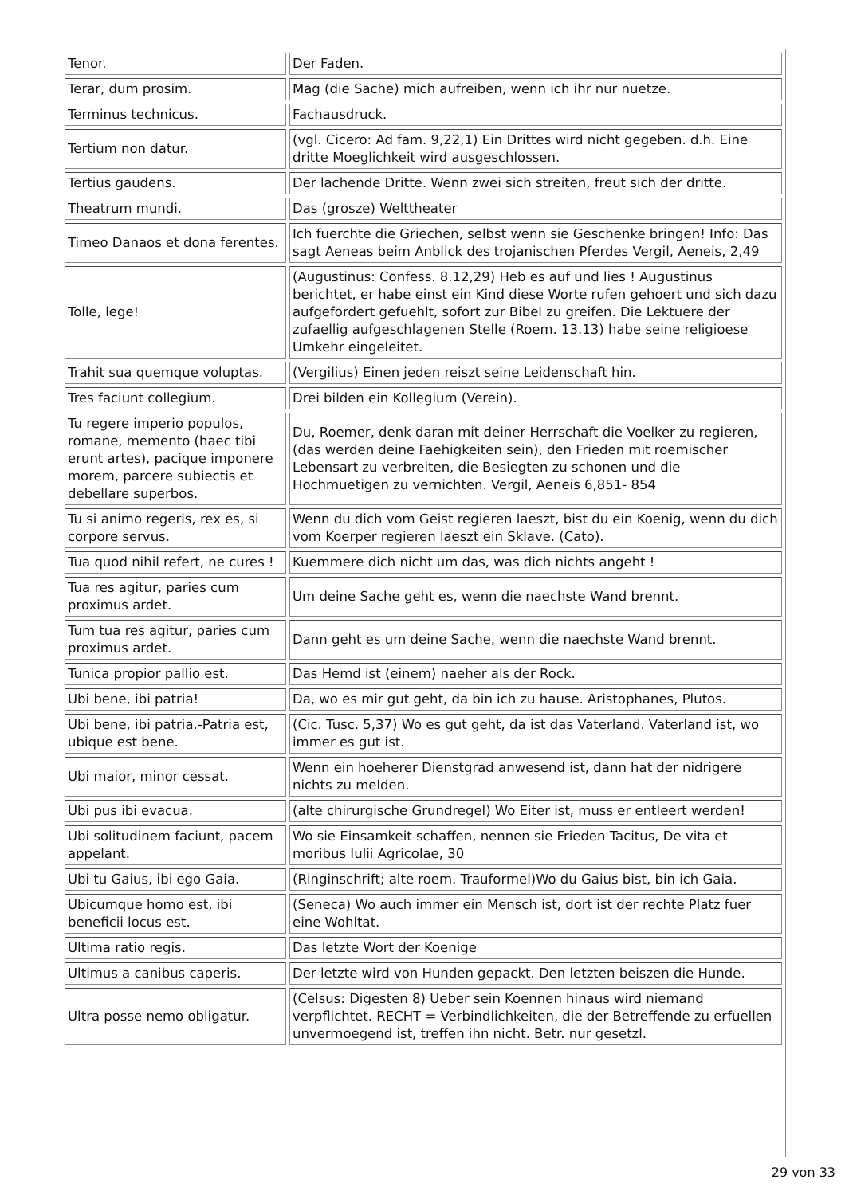| Tenor. | Der Faden. |
| Terar, dum prosim. | Mag (die Sache) mich aufreiben, wenn ich ihr nur nuetze. |
| Terminus technicus. | Fachausdruck. |
| Tertium non datur. | (vgl. Cicero: Ad fam. 9,22,1) Ein Drittes wird nicht gegeben. d.h. Eine dritte Moeglichkeit wird ausgeschlossen. |
| Tertius gaudens. | Der lachende Dritte. Wenn zwei sich streiten, freut sich der dritte. |
| Theatrum mundi. | Das (grosze) Welttheater |
| Timeo Danaos et dona ferentes. | Ich fuerchte die Griechen, selbst wenn sie Geschenke bringen! Info: Das sagt Aeneas beim Anblick des trojanischen Pferdes Vergil, Aeneis, 2,49 |
| Tolle, lege! | (Augustinus: Confess. 8.12,29) Heb es auf und lies ! Augustinus berichtet, er habe einst ein Kind diese Worte rufen gehoert und sich dazu aufgefordert gefuehlt, sofort zur Bibel zu greifen. Die Lektuere der zufaellig aufgeschlagenen Stelle (Roem. 13.13) habe seine religioese Umkehr eingeleitet. |
| Trahit sua quemque voluptas. | (Vergilius) Einen jeden reiszt seine Leidenschaft hin. |
| Tres faciunt collegium. | Drei bilden ein Kollegium (Verein). |
| Tu regere imperio populos, romane, memento (haec tibi erunt artes), pacique imponere morem, parcere subiectis et debellare superbos. | Du, Roemer, denk daran mit deiner Herrschaft die Voelker zu regieren, (das werden deine Faehigkeiten sein), den Frieden mit roemischer Lebensart zu verbreiten, die Besiegten zu schonen und die Hochmuetigen zu vernichten. Vergil, Aeneis 6,851- 854 |
| Tu si animo regeris, rex es, si corpore servus. | Wenn du dich vom Geist regieren laeszt, bist du ein Koenig, wenn du dich vom Koerper regieren laeszt ein Sklave. (Cato). |
| Tua quod nihil refert, ne cures ! | Kuemmere dich nicht um das, was dich nichts angeht ! |
| Tua res agitur, paries cum proximus ardet. | Um deine Sache geht es, wenn die naechste Wand brennt. |
| Tum tua res agitur, paries cum proximus ardet. | Dann geht es um deine Sache, wenn die naechste Wand brennt. |
| Tunica propior pallio est. | Das Hemd ist (einem) naeher als der Rock. |
| Ubi bene, ibi patria! | Da, wo es mir gut geht, da bin ich zu hause. Aristophanes, Plutos. |
| Ubi bene, ibi patria.-Patria est, ubique est bene. | (Cic. Tusc. 5,37) Wo es gut geht, da ist das Vaterland. Vaterland ist, wo immer es gut ist. |
| Ubi maior, minor cessat. | Wenn ein hoeherer Dienstgrad anwesend ist, dann hat der nidrigere nichts zu melden. |
| Ubi pus ibi evacua. | (alte chirurgische Grundregel) Wo Eiter ist, muss er entleert werden! |
| Ubi solitudinem faciunt, pacem appelant. | Wo sie Einsamkeit schaffen, nennen sie Frieden Tacitus, De vita et moribus Iulii Agricolae, 30 |
| Ubi tu Gaius, ibi ego Gaia. | (Ringinschrift; alte roem. Trauformel)Wo du Gaius bist, bin ich Gaia. |
| Ubicumque homo est, ibi beneficii locus est. | (Seneca) Wo auch immer ein Mensch ist, dort ist der rechte Platz fuer eine Wohltat. |
| Ultima ratio regis. | Das letzte Wort der Koenige |
| Ultimus a canibus caperis. | Der letzte wird von Hunden gepackt. Den letzten beiszen die Hunde. |
| Ultra posse nemo obligatur. | (Celsus: Digesten 8) Ueber sein Koennen hinaus wird niemand verpflichtet. RECHT = Verbindlichkeiten, die der Betreffende zu erfuellen unvermoegend ist, treffen ihn nicht. Betr. nur gesetzl. |
29 von 33